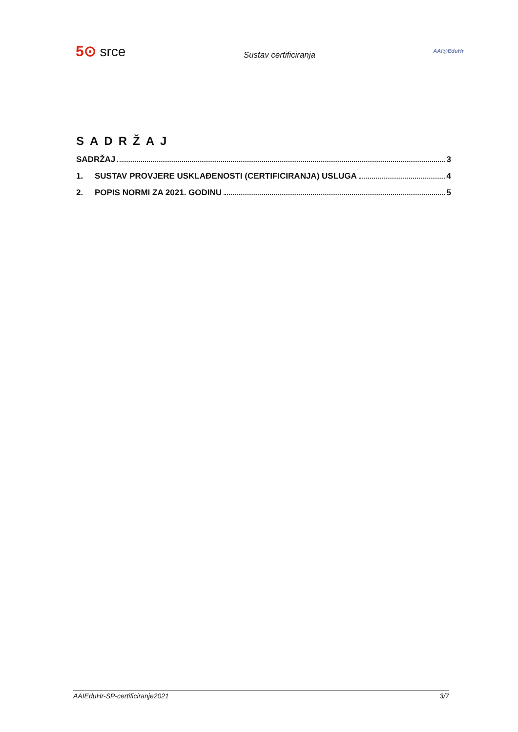5⊙ srce
Sustav certificiranja
AAI@EduHr
SADRŽAJ
SADRŽAJ 3
1. SUSTAV PROVJERE USKLAĐENOSTI (CERTIFICIRANJA) USLUGA 4
2. POPIS NORMI ZA 2021. GODINU 5
AAIEduHr-SP-certificiranje2021 3/7